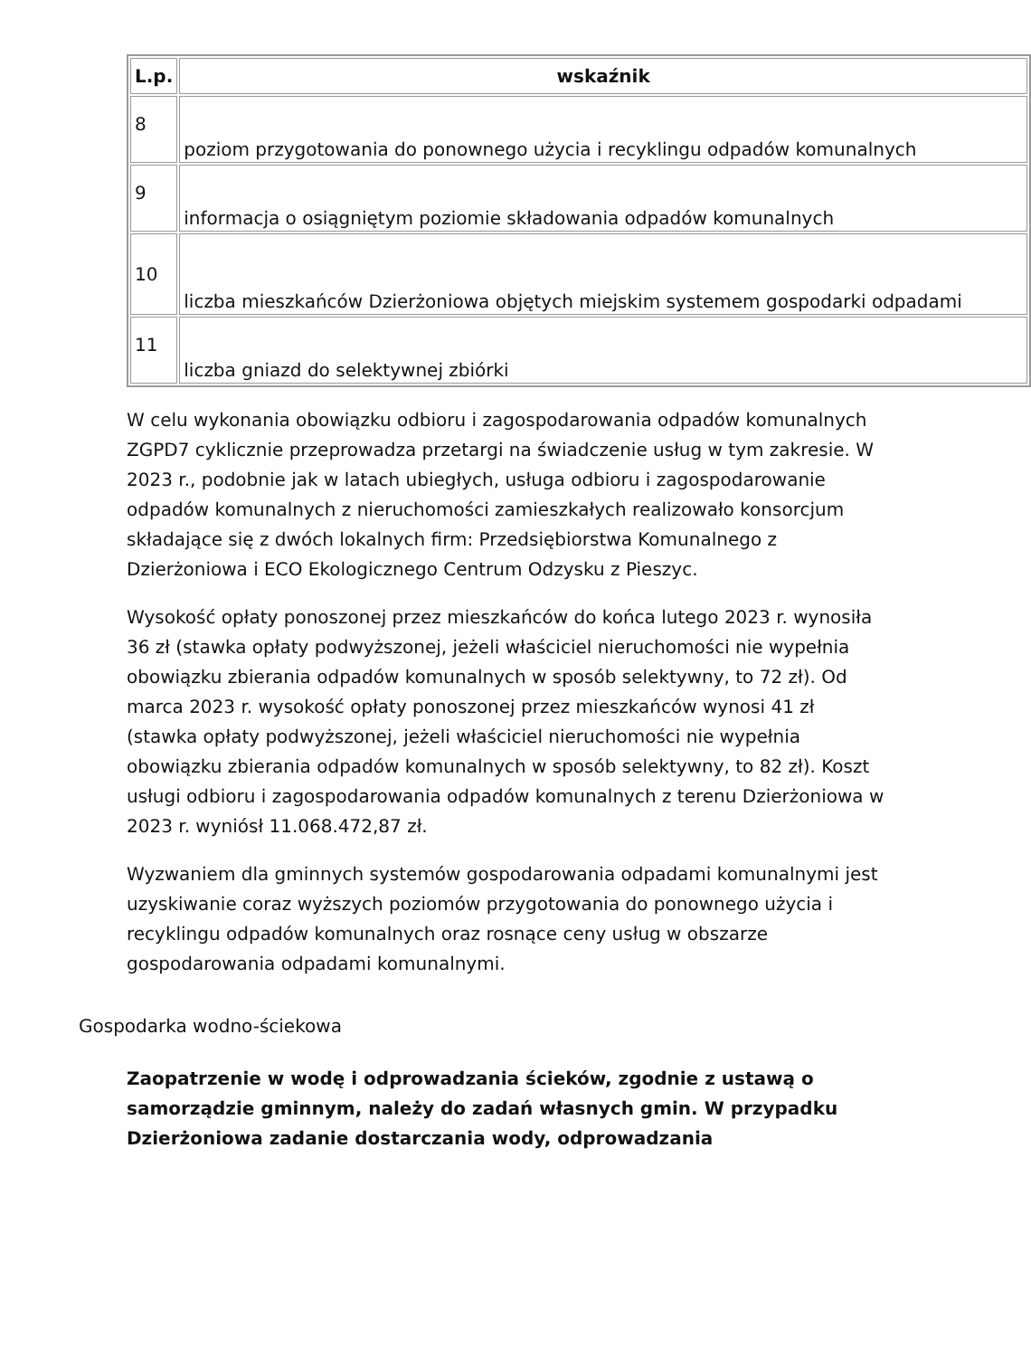| L.p. | wskaźnik |
| --- | --- |
| 8 | poziom przygotowania do ponownego użycia i recyklingu odpadów komunalnych |
| 9 | informacja o osiągniętym poziomie składowania odpadów komunalnych |
| 10 | liczba mieszkańców Dzierżoniowa objętych miejskim systemem gospodarki odpadami |
| 11 | liczba gniazd do selektywnej zbiórki |
W celu wykonania obowiązku odbioru i zagospodarowania odpadów komunalnych ZGPD7 cyklicznie przeprowadza przetargi na świadczenie usług w tym zakresie. W 2023 r., podobnie jak w latach ubiegłych, usługa odbioru i zagospodarowanie odpadów komunalnych z nieruchomości zamieszkałych realizowało konsorcjum składające się z dwóch lokalnych firm: Przedsiębiorstwa Komunalnego z Dzierżoniowa i ECO Ekologicznego Centrum Odzysku z Pieszyc.
Wysokość opłaty ponoszonej przez mieszkańców do końca lutego 2023 r. wynosiła 36 zł (stawka opłaty podwyższonej, jeżeli właściciel nieruchomości nie wypełnia obowiązku zbierania odpadów komunalnych w sposób selektywny, to 72 zł). Od marca 2023 r. wysokość opłaty ponoszonej przez mieszkańców wynosi 41 zł (stawka opłaty podwyższonej, jeżeli właściciel nieruchomości nie wypełnia obowiązku zbierania odpadów komunalnych w sposób selektywny, to 82 zł). Koszt usługi odbioru i zagospodarowania odpadów komunalnych z terenu Dzierżoniowa w 2023 r. wyniósł 11.068.472,87 zł.
Wyzwaniem dla gminnych systemów gospodarowania odpadami komunalnymi jest uzyskiwanie coraz wyższych poziomów przygotowania do ponownego użycia i recyklingu odpadów komunalnych oraz rosnące ceny usług w obszarze gospodarowania odpadami komunalnymi.
Gospodarka wodno-ściekowa
Zaopatrzenie w wodę i odprowadzania ścieków, zgodnie z ustawą o samorządzie gminnym, należy do zadań własnych gmin. W przypadku Dzierżoniowa zadanie dostarczania wody, odprowadzania